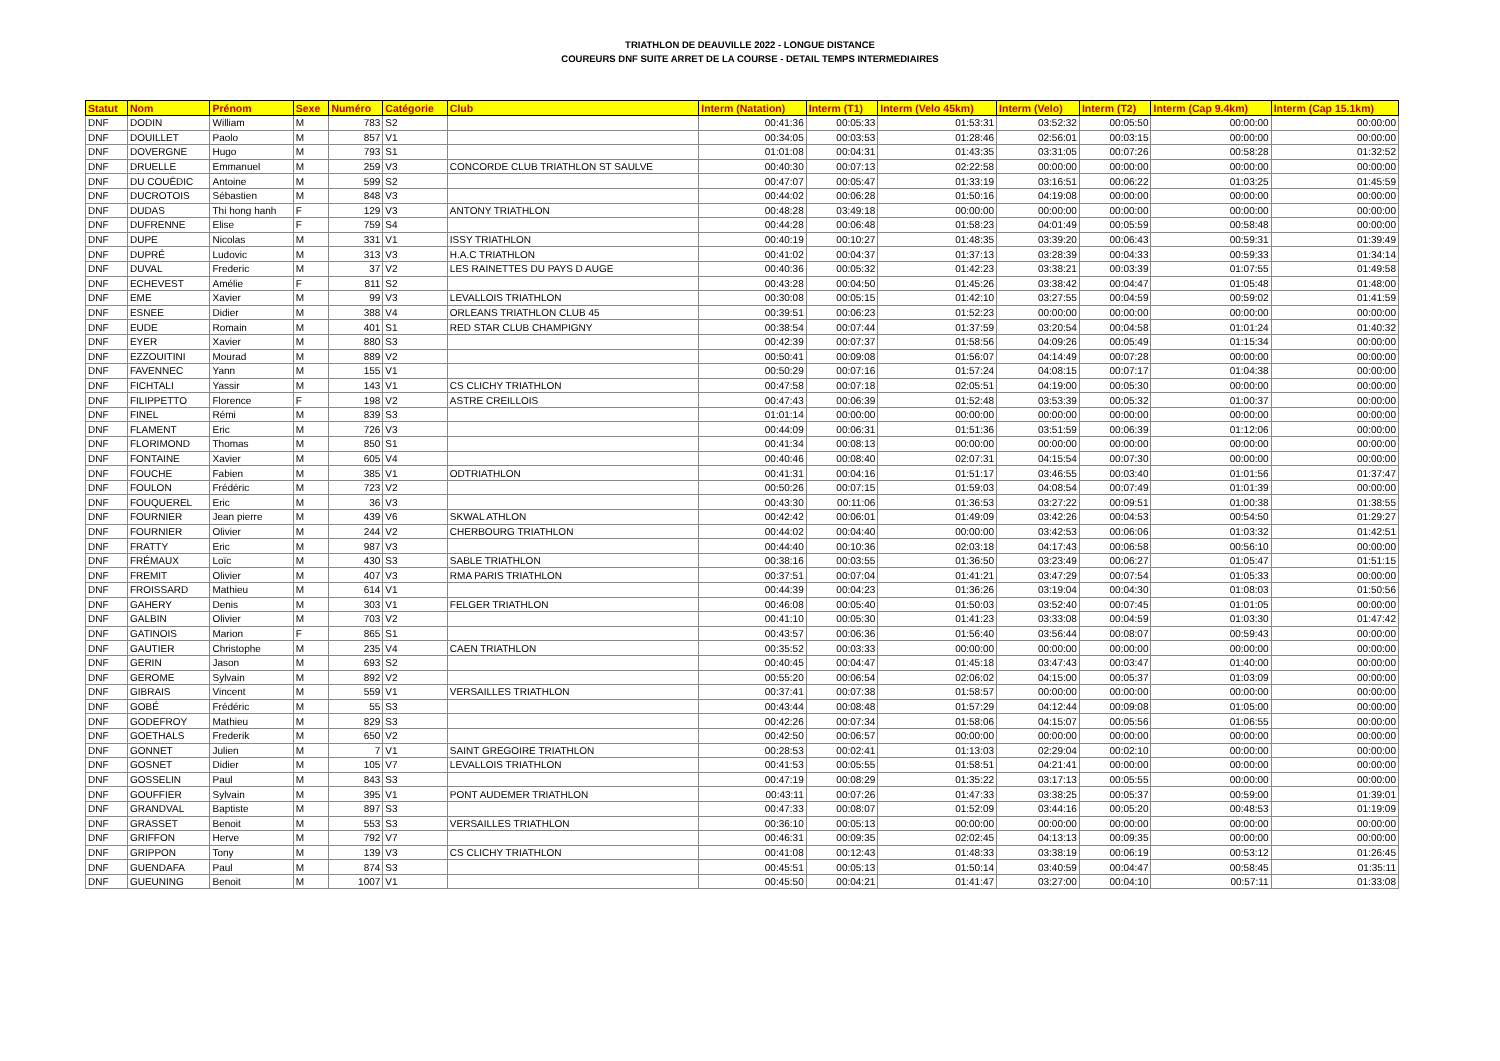TRIATHLON DE DEAUVILLE 2022 - LONGUE DISTANCE
COUREURS DNF SUITE ARRET DE LA COURSE - DETAIL TEMPS INTERMEDIAIRES
| Statut | Nom | Prénom | Sexe | Numéro | Catégorie | Club | Interm (Natation) | Interm (T1) | Interm (Velo 45km) | Interm (Velo) | Interm (T2) | Interm (Cap 9.4km) | Interm (Cap 15.1km) |
| --- | --- | --- | --- | --- | --- | --- | --- | --- | --- | --- | --- | --- | --- |
| DNF | DODIN | William | M | 783 | S2 | | 00:41:36 | 00:05:33 | 01:53:31 | 03:52:32 | 00:05:50 | 00:00:00 | 00:00:00 |
| DNF | DOUILLET | Paolo | M | 857 | V1 | | 00:34:05 | 00:03:53 | 01:28:46 | 02:56:01 | 00:03:15 | 00:00:00 | 00:00:00 |
| DNF | DOVERGNE | Hugo | M | 793 | S1 | | 01:01:08 | 00:04:31 | 01:43:35 | 03:31:05 | 00:07:26 | 00:58:28 | 01:32:52 |
| DNF | DRUELLE | Emmanuel | M | 259 | V3 | CONCORDE CLUB TRIATHLON ST SAULVE | 00:40:30 | 00:07:13 | 02:22:58 | 00:00:00 | 00:00:00 | 00:00:00 | 00:00:00 |
| DNF | DU COUËDIC | Antoine | M | 599 | S2 | | 00:47:07 | 00:05:47 | 01:33:19 | 03:16:51 | 00:06:22 | 01:03:25 | 01:45:59 |
| DNF | DUCROTOIS | Sébastien | M | 848 | V3 | | 00:44:02 | 00:06:28 | 01:50:16 | 04:19:08 | 00:00:00 | 00:00:00 | 00:00:00 |
| DNF | DUDAS | Thi hong hanh | F | 129 | V3 | ANTONY TRIATHLON | 00:48:28 | 03:49:18 | 00:00:00 | 00:00:00 | 00:00:00 | 00:00:00 | 00:00:00 |
| DNF | DUFRENNE | Elise | F | 759 | S4 | | 00:44:28 | 00:06:48 | 01:58:23 | 04:01:49 | 00:05:59 | 00:58:48 | 00:00:00 |
| DNF | DUPE | Nicolas | M | 331 | V1 | ISSY TRIATHLON | 00:40:19 | 00:10:27 | 01:48:35 | 03:39:20 | 00:06:43 | 00:59:31 | 01:39:49 |
| DNF | DUPRÉ | Ludovic | M | 313 | V3 | H.A.C TRIATHLON | 00:41:02 | 00:04:37 | 01:37:13 | 03:28:39 | 00:04:33 | 00:59:33 | 01:34:14 |
| DNF | DUVAL | Frederic | M | 37 | V2 | LES RAINETTES DU PAYS D AUGE | 00:40:36 | 00:05:32 | 01:42:23 | 03:38:21 | 00:03:39 | 01:07:55 | 01:49:58 |
| DNF | ECHEVEST | Amélie | F | 811 | S2 | | 00:43:28 | 00:04:50 | 01:45:26 | 03:38:42 | 00:04:47 | 01:05:48 | 01:48:00 |
| DNF | EME | Xavier | M | 99 | V3 | LEVALLOIS TRIATHLON | 00:30:08 | 00:05:15 | 01:42:10 | 03:27:55 | 00:04:59 | 00:59:02 | 01:41:59 |
| DNF | ESNEE | Didier | M | 388 | V4 | ORLEANS TRIATHLON CLUB 45 | 00:39:51 | 00:06:23 | 01:52:23 | 00:00:00 | 00:00:00 | 00:00:00 | 00:00:00 |
| DNF | EUDE | Romain | M | 401 | S1 | RED STAR CLUB CHAMPIGNY | 00:38:54 | 00:07:44 | 01:37:59 | 03:20:54 | 00:04:58 | 01:01:24 | 01:40:32 |
| DNF | EYER | Xavier | M | 880 | S3 | | 00:42:39 | 00:07:37 | 01:58:56 | 04:09:26 | 00:05:49 | 01:15:34 | 00:00:00 |
| DNF | EZZOUITINI | Mourad | M | 889 | V2 | | 00:50:41 | 00:09:08 | 01:56:07 | 04:14:49 | 00:07:28 | 00:00:00 | 00:00:00 |
| DNF | FAVENNEC | Yann | M | 155 | V1 | | 00:50:29 | 00:07:16 | 01:57:24 | 04:08:15 | 00:07:17 | 01:04:38 | 00:00:00 |
| DNF | FICHTALI | Yassir | M | 143 | V1 | CS CLICHY TRIATHLON | 00:47:58 | 00:07:18 | 02:05:51 | 04:19:00 | 00:05:30 | 00:00:00 | 00:00:00 |
| DNF | FILIPPETTO | Florence | F | 198 | V2 | ASTRE CREILLOIS | 00:47:43 | 00:06:39 | 01:52:48 | 03:53:39 | 00:05:32 | 01:00:37 | 00:00:00 |
| DNF | FINEL | Rémi | M | 839 | S3 | | 01:01:14 | 00:00:00 | 00:00:00 | 00:00:00 | 00:00:00 | 00:00:00 | 00:00:00 |
| DNF | FLAMENT | Eric | M | 726 | V3 | | 00:44:09 | 00:06:31 | 01:51:36 | 03:51:59 | 00:06:39 | 01:12:06 | 00:00:00 |
| DNF | FLORIMOND | Thomas | M | 850 | S1 | | 00:41:34 | 00:08:13 | 00:00:00 | 00:00:00 | 00:00:00 | 00:00:00 | 00:00:00 |
| DNF | FONTAINE | Xavier | M | 605 | V4 | | 00:40:46 | 00:08:40 | 02:07:31 | 04:15:54 | 00:07:30 | 00:00:00 | 00:00:00 |
| DNF | FOUCHE | Fabien | M | 385 | V1 | ODTRIATHLON | 00:41:31 | 00:04:16 | 01:51:17 | 03:46:55 | 00:03:40 | 01:01:56 | 01:37:47 |
| DNF | FOULON | Frédéric | M | 723 | V2 | | 00:50:26 | 00:07:15 | 01:59:03 | 04:08:54 | 00:07:49 | 01:01:39 | 00:00:00 |
| DNF | FOUQUEREL | Eric | M | 36 | V3 | | 00:43:30 | 00:11:06 | 01:36:53 | 03:27:22 | 00:09:51 | 01:00:38 | 01:38:55 |
| DNF | FOURNIER | Jean pierre | M | 439 | V6 | SKWAL ATHLON | 00:42:42 | 00:06:01 | 01:49:09 | 03:42:26 | 00:04:53 | 00:54:50 | 01:29:27 |
| DNF | FOURNIER | Olivier | M | 244 | V2 | CHERBOURG TRIATHLON | 00:44:02 | 00:04:40 | 00:00:00 | 03:42:53 | 00:06:06 | 01:03:32 | 01:42:51 |
| DNF | FRATTY | Eric | M | 987 | V3 | | 00:44:40 | 00:10:36 | 02:03:18 | 04:17:43 | 00:06:58 | 00:56:10 | 00:00:00 |
| DNF | FRÉMAUX | Loïc | M | 430 | S3 | SABLE TRIATHLON | 00:38:16 | 00:03:55 | 01:36:50 | 03:23:49 | 00:06:27 | 01:05:47 | 01:51:15 |
| DNF | FREMIT | Olivier | M | 407 | V3 | RMA PARIS TRIATHLON | 00:37:51 | 00:07:04 | 01:41:21 | 03:47:29 | 00:07:54 | 01:05:33 | 00:00:00 |
| DNF | FROISSARD | Mathieu | M | 614 | V1 | | 00:44:39 | 00:04:23 | 01:36:26 | 03:19:04 | 00:04:30 | 01:08:03 | 01:50:56 |
| DNF | GAHERY | Denis | M | 303 | V1 | FELGER TRIATHLON | 00:46:08 | 00:05:40 | 01:50:03 | 03:52:40 | 00:07:45 | 01:01:05 | 00:00:00 |
| DNF | GALBIN | Olivier | M | 703 | V2 | | 00:41:10 | 00:05:30 | 01:41:23 | 03:33:08 | 00:04:59 | 01:03:30 | 01:47:42 |
| DNF | GATINOIS | Marion | F | 865 | S1 | | 00:43:57 | 00:06:36 | 01:56:40 | 03:56:44 | 00:08:07 | 00:59:43 | 00:00:00 |
| DNF | GAUTIER | Christophe | M | 235 | V4 | CAEN TRIATHLON | 00:35:52 | 00:03:33 | 00:00:00 | 00:00:00 | 00:00:00 | 00:00:00 | 00:00:00 |
| DNF | GERIN | Jason | M | 693 | S2 | | 00:40:45 | 00:04:47 | 01:45:18 | 03:47:43 | 00:03:47 | 01:40:00 | 00:00:00 |
| DNF | GEROME | Sylvain | M | 892 | V2 | | 00:55:20 | 00:06:54 | 02:06:02 | 04:15:00 | 00:05:37 | 01:03:09 | 00:00:00 |
| DNF | GIBRAIS | Vincent | M | 559 | V1 | VERSAILLES TRIATHLON | 00:37:41 | 00:07:38 | 01:58:57 | 00:00:00 | 00:00:00 | 00:00:00 | 00:00:00 |
| DNF | GOBÉ | Frédéric | M | 55 | S3 | | 00:43:44 | 00:08:48 | 01:57:29 | 04:12:44 | 00:09:08 | 01:05:00 | 00:00:00 |
| DNF | GODEFROY | Mathieu | M | 829 | S3 | | 00:42:26 | 00:07:34 | 01:58:06 | 04:15:07 | 00:05:56 | 01:06:55 | 00:00:00 |
| DNF | GOETHALS | Frederik | M | 650 | V2 | | 00:42:50 | 00:06:57 | 00:00:00 | 00:00:00 | 00:00:00 | 00:00:00 | 00:00:00 |
| DNF | GONNET | Julien | M | 7 | V1 | SAINT GREGOIRE TRIATHLON | 00:28:53 | 00:02:41 | 01:13:03 | 02:29:04 | 00:02:10 | 00:00:00 | 00:00:00 |
| DNF | GOSNET | Didier | M | 105 | V7 | LEVALLOIS TRIATHLON | 00:41:53 | 00:05:55 | 01:58:51 | 04:21:41 | 00:00:00 | 00:00:00 | 00:00:00 |
| DNF | GOSSELIN | Paul | M | 843 | S3 | | 00:47:19 | 00:08:29 | 01:35:22 | 03:17:13 | 00:05:55 | 00:00:00 | 00:00:00 |
| DNF | GOUFFIER | Sylvain | M | 395 | V1 | PONT AUDEMER TRIATHLON | 00:43:11 | 00:07:26 | 01:47:33 | 03:38:25 | 00:05:37 | 00:59:00 | 01:39:01 |
| DNF | GRANDVAL | Baptiste | M | 897 | S3 | | 00:47:33 | 00:08:07 | 01:52:09 | 03:44:16 | 00:05:20 | 00:48:53 | 01:19:09 |
| DNF | GRASSET | Benoit | M | 553 | S3 | VERSAILLES TRIATHLON | 00:36:10 | 00:05:13 | 00:00:00 | 00:00:00 | 00:00:00 | 00:00:00 | 00:00:00 |
| DNF | GRIFFON | Herve | M | 792 | V7 | | 00:46:31 | 00:09:35 | 02:02:45 | 04:13:13 | 00:09:35 | 00:00:00 | 00:00:00 |
| DNF | GRIPPON | Tony | M | 139 | V3 | CS CLICHY TRIATHLON | 00:41:08 | 00:12:43 | 01:48:33 | 03:38:19 | 00:06:19 | 00:53:12 | 01:26:45 |
| DNF | GUENDAFA | Paul | M | 874 | S3 | | 00:45:51 | 00:05:13 | 01:50:14 | 03:40:59 | 00:04:47 | 00:58:45 | 01:35:11 |
| DNF | GUEUNING | Benoit | M | 1007 | V1 | | 00:45:50 | 00:04:21 | 01:41:47 | 03:27:00 | 00:04:10 | 00:57:11 | 01:33:08 |